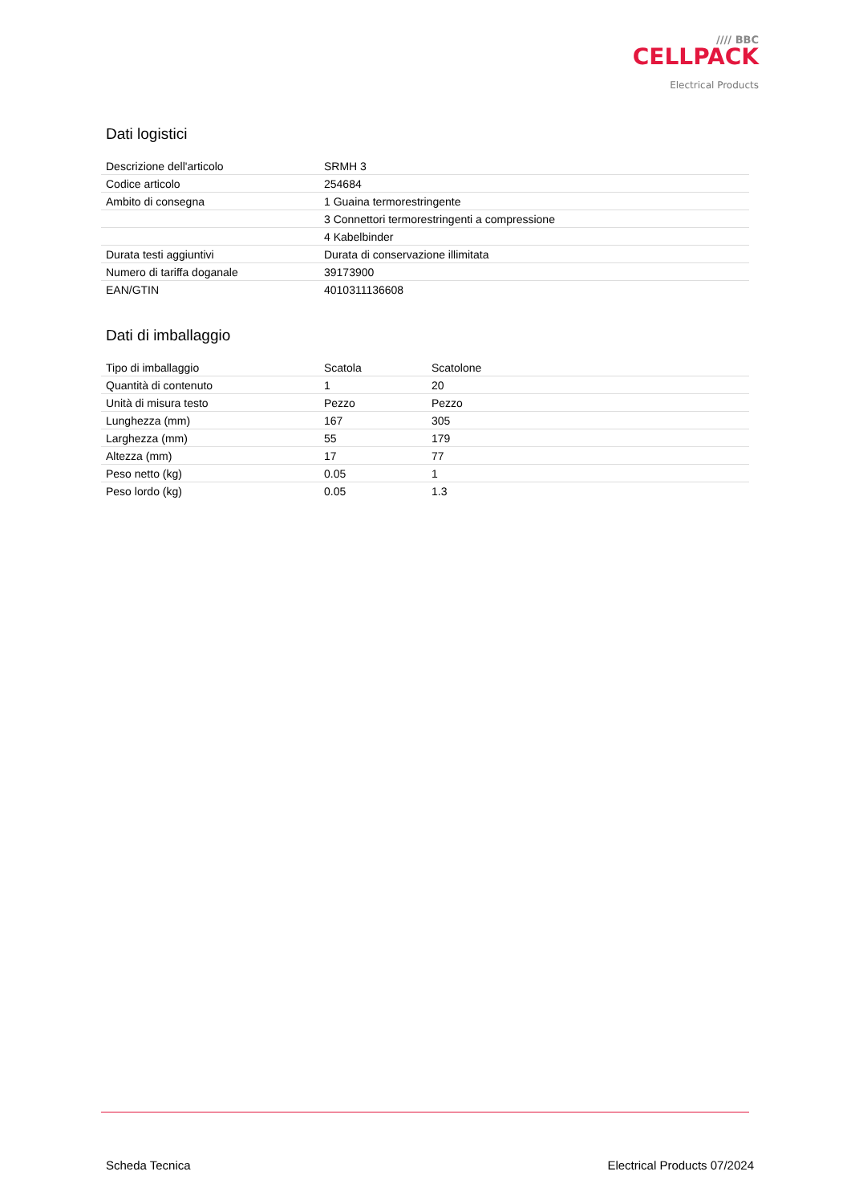//// BBC
CELLPACK
Electrical Products
Dati logistici
| Descrizione dell'articolo | SRMH 3 |
| Codice articolo | 254684 |
| Ambito di consegna | 1 Guaina termorestringente |
| | 3 Connettori termorestringenti a compressione |
| | 4 Kabelbinder |
| Durata testi aggiuntivi | Durata di conservazione illimitata |
| Numero di tariffa doganale | 39173900 |
| EAN/GTIN | 4010311136608 |
Dati di imballaggio
| Tipo di imballaggio | Scatola | Scatolone |
| Quantità di contenuto | 1 | 20 |
| Unità di misura testo | Pezzo | Pezzo |
| Lunghezza (mm) | 167 | 305 |
| Larghezza (mm) | 55 | 179 |
| Altezza (mm) | 17 | 77 |
| Peso netto (kg) | 0.05 | 1 |
| Peso lordo (kg) | 0.05 | 1.3 |
Scheda Tecnica Electrical Products 07/2024